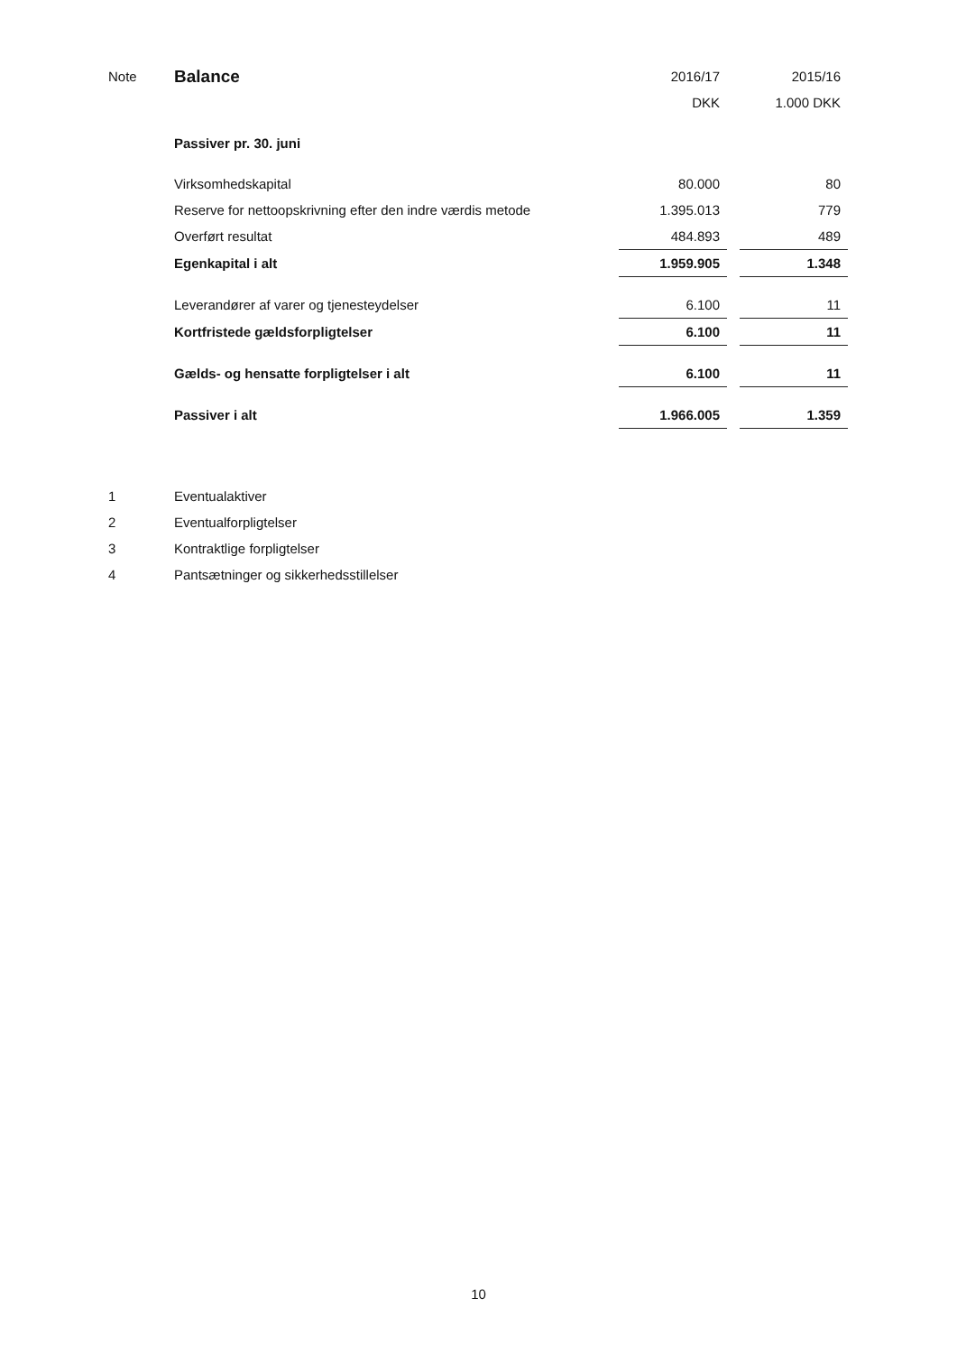| Note | Balance | 2016/17 | | 2015/16 |
| | | DKK | | 1.000 DKK |
| | Passiver pr. 30. juni | | | |
| | Virksomhedskapital | 80.000 | | 80 |
| | Reserve for nettoopskrivning efter den indre værdis metode | 1.395.013 | | 779 |
| | Overført resultat | 484.893 | | 489 |
| | Egenkapital i alt | 1.959.905 | | 1.348 |
| | Leverandører af varer og tjenesteydelser | 6.100 | | 11 |
| | Kortfristede gældsforpligtelser | 6.100 | | 11 |
| | Gælds- og hensatte forpligtelser i alt | 6.100 | | 11 |
| | Passiver i alt | 1.966.005 | | 1.359 |
| 1 | Eventualaktiver | | | |
| 2 | Eventualforpligtelser | | | |
| 3 | Kontraktlige forpligtelser | | | |
| 4 | Pantsætninger og sikkerhedsstillelser | | | |
10